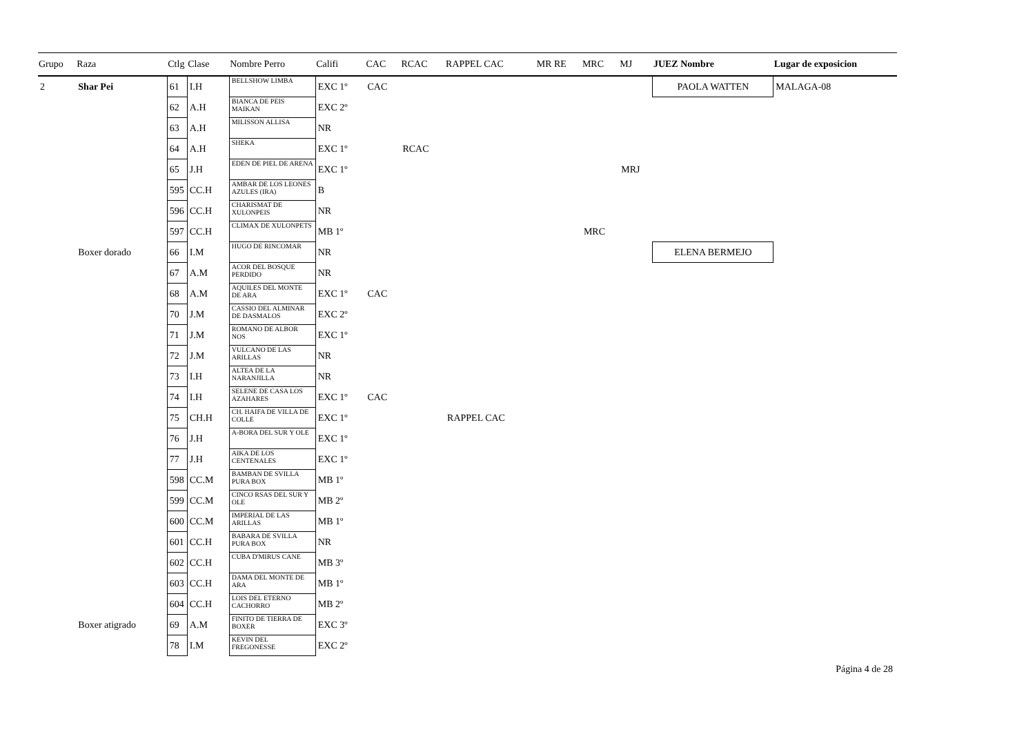| Grupo | Raza | Ctlg | Clase | Nombre Perro | Califi | CAC | RCAC | RAPPEL CAC | MR RE | MRC | MJ | JUEZ Nombre | Lugar de exposicion |
| --- | --- | --- | --- | --- | --- | --- | --- | --- | --- | --- | --- | --- | --- |
| 2 | Shar Pei | 61 | I.H | BELLSHOW LIMBA | EXC 1º | CAC | | | | | | PAOLA WATTEN | MALAGA-08 |
| | | 62 | A.H | BIANCA DE PEIS MAIKAN | EXC 2º | | | | | | | | |
| | | 63 | A.H | MILISSON ALLISA | NR | | | | | | | | |
| | | 64 | A.H | SHEKA | EXC 1º | | RCAC | | | | | | |
| | | 65 | J.H | EDEN DE PIEL DE ARENA | EXC 1º | | | | | | MRJ | | |
| | | 595 | CC.H | AMBAR DE LOS LEONES AZULES (IRA) | B | | | | | | | | |
| | | 596 | CC.H | CHARISMAT DE XULONPEIS | NR | | | | | | | | |
| | | 597 | CC.H | CLIMAX DE XULONPETS | MB 1º | | | | | MRC | | | |
| | Boxer dorado | 66 | I.M | HUGO DE RINCOMAR | NR | | | | | | | ELENA BERMEJO | |
| | | 67 | A.M | ACOR DEL BOSQUE PERDIDO | NR | | | | | | | | |
| | | 68 | A.M | AQUILES DEL MONTE DE ARA | EXC 1º | CAC | | | | | | | |
| | | 70 | J.M | CASSIO DEL ALMINAR DE DASMALOS | EXC 2º | | | | | | | | |
| | | 71 | J.M | ROMANO DE ALBOR NOS | EXC 1º | | | | | | | | |
| | | 72 | J.M | VULCANO DE LAS ARILLAS | NR | | | | | | | | |
| | | 73 | I.H | ALTEA DE LA NARANJILLA | NR | | | | | | | | |
| | | 74 | I.H | SELENE DE CASA LOS AZAHARES | EXC 1º | CAC | | | | | | | |
| | | 75 | CH.H | CH. HAIFA DE VILLA DE COLLE | EXC 1º | | | RAPPEL CAC | | | | | |
| | | 76 | J.H | A-BORA DEL SUR Y OLE | EXC 1º | | | | | | | | |
| | | 77 | J.H | AIKA DE LOS CENTENALES | EXC 1º | | | | | | | | |
| | | 598 | CC.M | BAMBAN DE SVILLA PURA BOX | MB 1º | | | | | | | | |
| | | 599 | CC.M | CINCO RSAS DEL SUR Y OLE | MB 2º | | | | | | | | |
| | | 600 | CC.M | IMPERIAL DE LAS ARILLAS | MB 1º | | | | | | | | |
| | | 601 | CC.H | BABARA DE SVILLA PURA BOX | NR | | | | | | | | |
| | | 602 | CC.H | CUBA D'MIRUS CANE | MB 3º | | | | | | | | |
| | | 603 | CC.H | DAMA DEL MONTE DE ARA | MB 1º | | | | | | | | |
| | | 604 | CC.H | LOIS DEL ETERNO CACHORRO | MB 2º | | | | | | | | |
| | Boxer atigrado | 69 | A.M | FINITO DE TIERRA DE BOXER | EXC 3º | | | | | | | | |
| | | 78 | I.M | KEVIN DEL FREGONESSE | EXC 2º | | | | | | | | |
Página 4 de 28